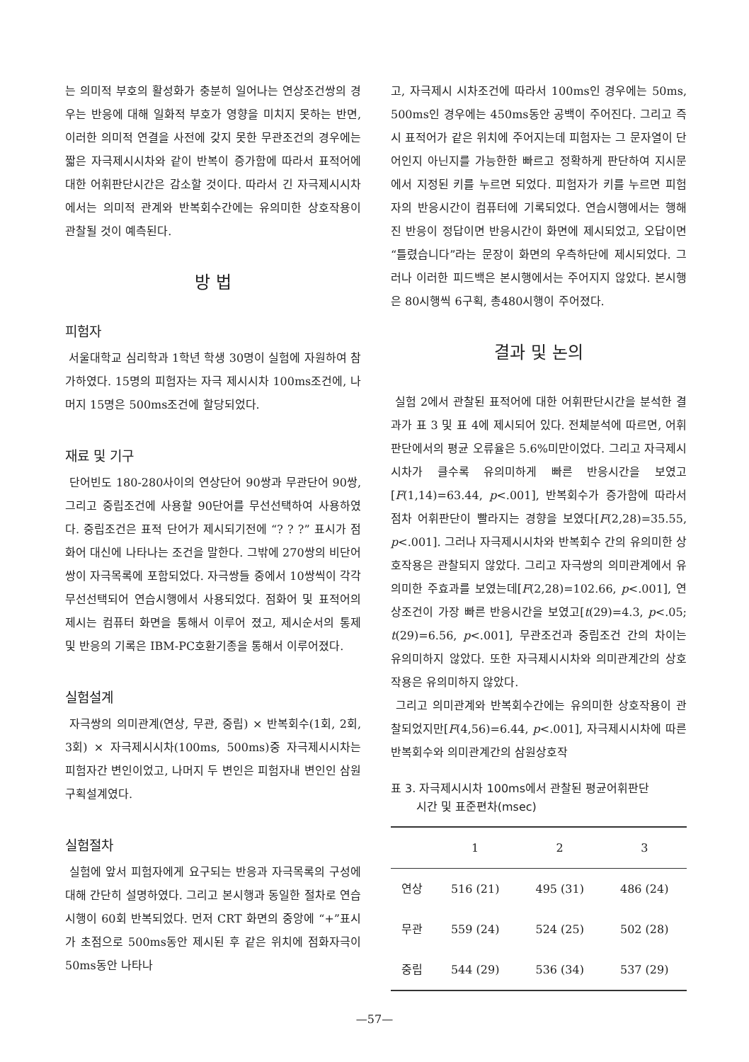는 의미적 부호의 활성화가 충분히 일어나는 연상조건쌍의 경우는 반응에 대해 일화적 부호가 영향을 미치지 못하는 반면, 이러한 의미적 연결을 사전에 갖지 못한 무관조건의 경우에는 짧은 자극제시시차와 같이 반복이 증가함에 따라서 표적어에 대한 어휘판단시간은 감소할 것이다. 따라서 긴 자극제시시차에서는 의미적 관계와 반복회수간에는 유의미한 상호작용이 관찰될 것이 예측된다.
방 법
피험자
서울대학교 심리학과 1학년 학생 30명이 실험에 자원하여 참가하였다. 15명의 피험자는 자극 제시시차 100ms조건에, 나머지 15명은 500ms조건에 할당되었다.
재료 및 기구
단어빈도 180-280사이의 연상단어 90쌍과 무관단어 90쌍, 그리고 중립조건에 사용할 90단어를 무선선택하여 사용하였다. 중립조건은 표적 단어가 제시되기전에 “? ? ?” 표시가 점화어 대신에 나타나는 조건을 말한다. 그밖에 270쌍의 비단어쌍이 자극목록에 포함되었다. 자극쌍들 중에서 10쌍씩이 각각 무선선택되어 연습시행에서 사용되었다. 점화어 및 표적어의 제시는 컴퓨터 화면을 통해서 이루어 졌고, 제시순서의 통제 및 반응의 기록은 IBM-PC호환기종을 통해서 이루어졌다.
실험설계
자극쌍의 의미관계(연상, 무관, 중립) × 반복회수(1회, 2회, 3회) × 자극제시시차(100ms, 500ms)중 자극제시시차는 피험자간 변인이었고, 나머지 두 변인은 피험자내 변인인 삼원구획설계였다.
실험절차
실험에 앞서 피험자에게 요구되는 반응과 자극목록의 구성에 대해 간단히 설명하였다. 그리고 본시행과 동일한 절차로 연습시행이 60회 반복되었다. 먼저 CRT 화면의 중앙에 “+”표시가 초점으로 500ms동안 제시된 후 같은 위치에 점화자극이 50ms동안 나타나
고, 자극제시 시차조건에 따라서 100ms인 경우에는 50ms, 500ms인 경우에는 450ms동안 공백이 주어진다. 그리고 즉시 표적어가 같은 위치에 주어지는데 피험자는 그 문자열이 단어인지 아닌지를 가능한한 빠르고 정확하게 판단하여 지시문에서 지정된 키를 누르면 되었다. 피험자가 키를 누르면 피험자의 반응시간이 컴퓨터에 기록되었다. 연습시행에서는 행해진 반응이 정답이면 반응시간이 화면에 제시되었고, 오답이면 “틀렸습니다”라는 문장이 화면의 우측하단에 제시되었다. 그러나 이러한 피드백은 본시행에서는 주어지지 않았다. 본시행은 80시행씩 6구획, 총480시행이 주어졌다.
결과 및 논의
실험 2에서 관찰된 표적어에 대한 어휘판단시간을 분석한 결과가 표 3 및 표 4에 제시되어 있다. 전체분석에 따르면, 어휘판단에서의 평균 오류율은 5.6%미만이었다. 그리고 자극제시시차가 클수록 유의미하게 빠른 반응시간을 보였고[F(1,14)=63.44, p<.001], 반복회수가 증가함에 따라서 점차 어휘판단이 빨라지는 경향을 보였다[F(2,28)=35.55, p<.001]. 그러나 자극제시시차와 반복회수 간의 유의미한 상호작용은 관찰되지 않았다. 그리고 자극쌍의 의미관계에서 유의미한 주효과를 보였는데[F(2,28)=102.66, p<.001], 연상조건이 가장 빠른 반응시간을 보였고[t(29)=4.3, p<.05; t(29)=6.56, p<.001], 무관조건과 중립조건 간의 차이는 유의미하지 않았다. 또한 자극제시시차와 의미관계간의 상호작용은 유의미하지 않았다.
그리고 의미관계와 반복회수간에는 유의미한 상호작용이 관찰되었지만[F(4,56)=6.44, p<.001], 자극제시시차에 따른 반복회수와 의미관계간의 삼원상호작
표 3. 자극제시시차 100ms에서 관찰된 평균어휘판단
시간 및 표준편차(msec)
| | 1 | 2 | 3 |
| --- | --- | --- | --- |
| 연상 | 516 (21) | 495 (31) | 486 (24) |
| 무관 | 559 (24) | 524 (25) | 502 (28) |
| 중립 | 544 (29) | 536 (34) | 537 (29) |
—57—